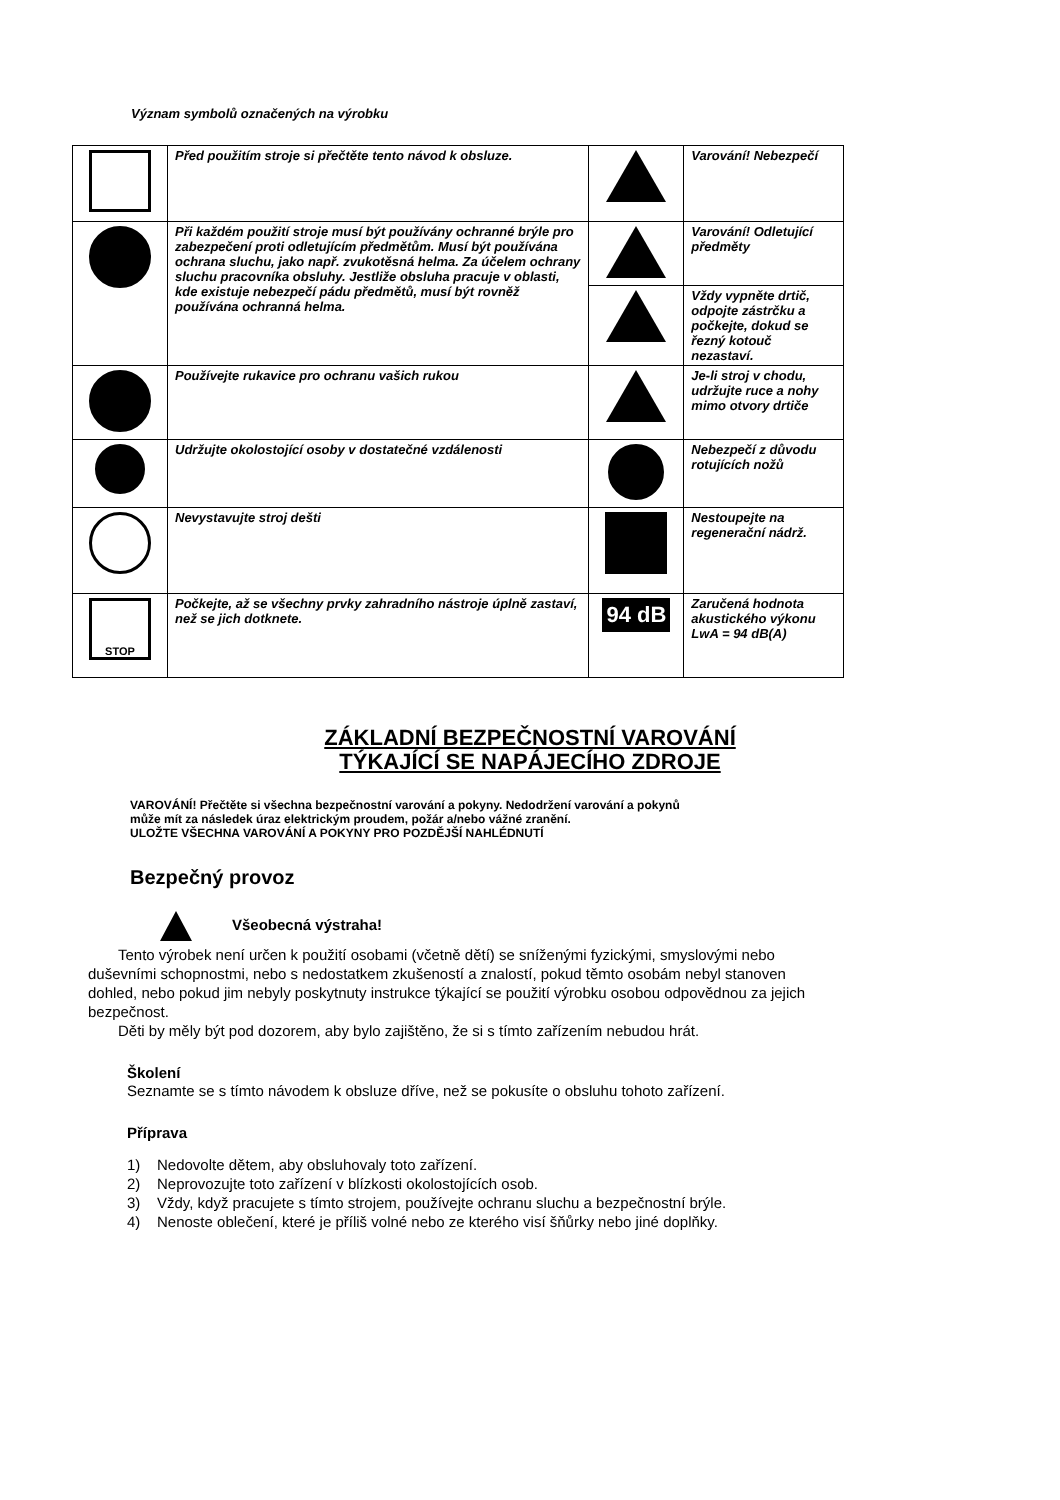Význam symbolů označených na výrobku
| | Před použitím stroje si přečtěte tento návod k obsluze. | | Varování! Nebezpečí |
| | Při každém použití stroje musí být používány ochranné brýle pro zabezpečení proti odletujícím předmětům. Musí být používána ochrana sluchu, jako např. zvukotěsná helma. Za účelem ochrany sluchu pracovníka obsluhy. Jestliže obsluha pracuje v oblasti, kde existuje nebezpečí pádu předmětů, musí být rovněž používána ochranná helma. | | Varování! Odletující předměty |
| | | | Vždy vypněte drtič, odpojte zástrčku a počkejte, dokud se řezný kotouč nezastaví. |
| | Používejte rukavice pro ochranu vašich rukou | | Je-li stroj v chodu, udržujte ruce a nohy mimo otvory drtiče |
| | Udržujte okolostojící osoby v dostatečné vzdálenosti | | Nebezpečí z důvodu rotujících nožů |
| | Nevystavujte stroj dešti | | Nestoupejte na regenerační nádrž. |
| STOP | Počkejte, až se všechny prvky zahradního nástroje úplně zastaví, než se jich dotknete. | 94 dB | Zaručená hodnota akustického výkonu LwA = 94 dB(A) |
ZÁKLADNÍ BEZPEČNOSTNÍ VAROVÁNÍ
TÝKAJÍCÍ SE NAPÁJECÍHO ZDROJE
VAROVÁNÍ! Přečtěte si všechna bezpečnostní varování a pokyny. Nedodržení varování a pokynů
může mít za následek úraz elektrickým proudem, požár a/nebo vážné zranění.
ULOŽTE VŠECHNA VAROVÁNÍ A POKYNY PRO POZDĚJŠÍ NAHLÉDNUTÍ
Bezpečný provoz
Všeobecná výstraha!
Tento výrobek není určen k použití osobami (včetně dětí) se sníženými fyzickými, smyslovými nebo duševními schopnostmi, nebo s nedostatkem zkušeností a znalostí, pokud těmto osobám nebyl stanoven dohled, nebo pokud jim nebyly poskytnuty instrukce týkající se použití výrobku osobou odpovědnou za jejich bezpečnost.
Děti by měly být pod dozorem, aby bylo zajištěno, že si s tímto zařízením nebudou hrát.
Školení
Seznamte se s tímto návodem k obsluze dříve, než se pokusíte o obsluhu tohoto zařízení.
Příprava
1) Nedovolte dětem, aby obsluhovaly toto zařízení.
2) Neprovozujte toto zařízení v blízkosti okolostojících osob.
3) Vždy, když pracujete s tímto strojem, používejte ochranu sluchu a bezpečnostní brýle.
4) Nenoste oblečení, které je příliš volné nebo ze kterého visí šňůrky nebo jiné doplňky.